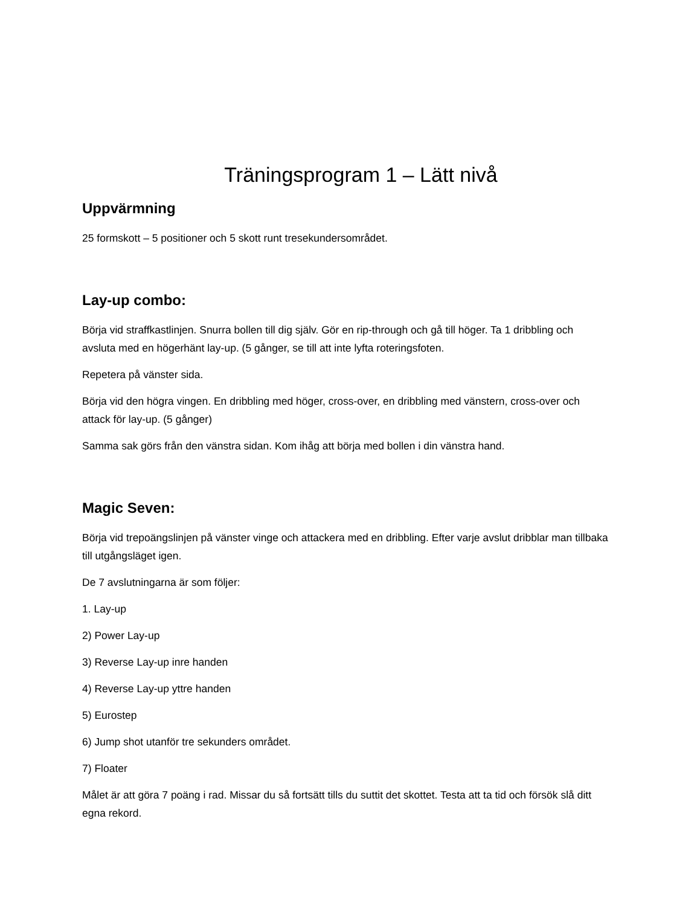Träningsprogram 1 – Lätt nivå
Uppvärmning
25 formskott – 5 positioner och 5 skott runt tresekundersområdet.
Lay-up combo:
Börja vid straffkastlinjen. Snurra bollen till dig själv. Gör en rip-through och gå till höger. Ta 1 dribbling och avsluta med en högerhänt lay-up. (5 gånger, se till att inte lyfta roteringsfoten.
Repetera på vänster sida.
Börja vid den högra vingen. En dribbling med höger, cross-over, en dribbling med vänstern, cross-over och attack för lay-up. (5 gånger)
Samma sak görs från den vänstra sidan. Kom ihåg att börja med bollen i din vänstra hand.
Magic Seven:
Börja vid trepoängslinjen på vänster vinge och attackera med en dribbling. Efter varje avslut dribblar man tillbaka till utgångsläget igen.
De 7 avslutningarna är som följer:
1. Lay-up
2) Power Lay-up
3) Reverse Lay-up inre handen
4) Reverse Lay-up yttre handen
5) Eurostep
6) Jump shot utanför tre sekunders området.
7) Floater
Målet är att göra 7 poäng i rad. Missar du så fortsätt tills du suttit det skottet. Testa att ta tid och försök slå ditt egna rekord.